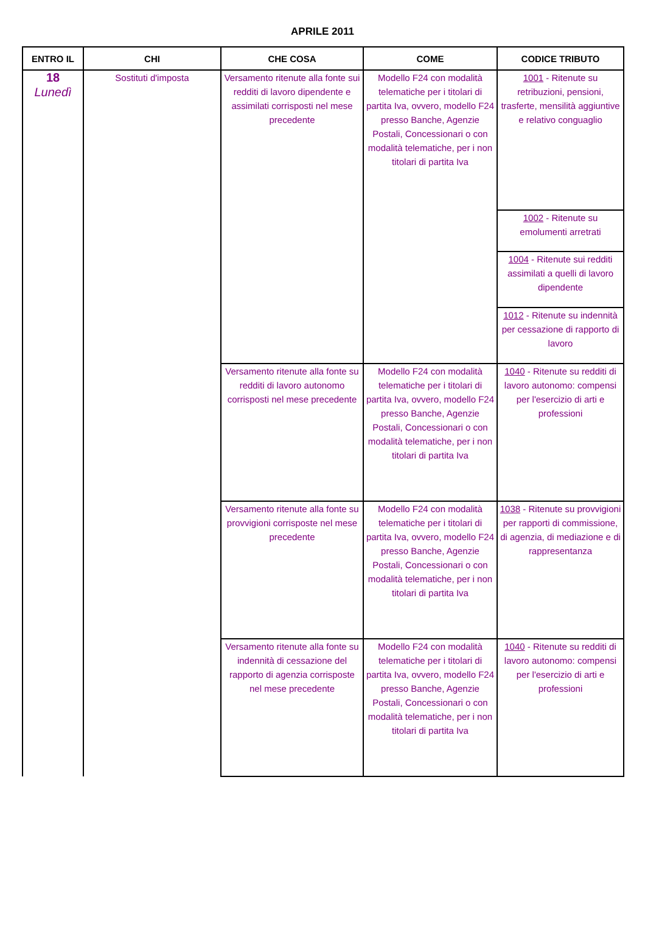APRILE 2011
| ENTRO IL | CHI | CHE COSA | COME | CODICE TRIBUTO |
| --- | --- | --- | --- | --- |
| 18 Lunedì | Sostituti d'imposta | Versamento ritenute alla fonte sui redditi di lavoro dipendente e assimilati corrisposti nel mese precedente | Modello F24 con modalità telematiche per i titolari di partita Iva, ovvero, modello F24 presso Banche, Agenzie Postali, Concessionari o con modalità telematiche, per i non titolari di partita Iva | 1001 - Ritenute su retribuzioni, pensioni, trasferte, mensilità aggiuntive e relativo conguaglio |
| | | | | 1002 - Ritenute su emolumenti arretrati |
| | | | | 1004 - Ritenute sui redditi assimilati a quelli di lavoro dipendente |
| | | | | 1012 - Ritenute su indennità per cessazione di rapporto di lavoro |
| | | Versamento ritenute alla fonte su redditi di lavoro autonomo corrisposti nel mese precedente | Modello F24 con modalità telematiche per i titolari di partita Iva, ovvero, modello F24 presso Banche, Agenzie Postali, Concessionari o con modalità telematiche, per i non titolari di partita Iva | 1040 - Ritenute su redditi di lavoro autonomo: compensi per l'esercizio di arti e professioni |
| | | Versamento ritenute alla fonte su provvigioni corrisposte nel mese precedente | Modello F24 con modalità telematiche per i titolari di partita Iva, ovvero, modello F24 presso Banche, Agenzie Postali, Concessionari o con modalità telematiche, per i non titolari di partita Iva | 1038 - Ritenute su provvigioni per rapporti di commissione, di agenzia, di mediazione e di rappresentanza |
| | | Versamento ritenute alla fonte su indennità di cessazione del rapporto di agenzia corrisposte nel mese precedente | Modello F24 con modalità telematiche per i titolari di partita Iva, ovvero, modello F24 presso Banche, Agenzie Postali, Concessionari o con modalità telematiche, per i non titolari di partita Iva | 1040 - Ritenute su redditi di lavoro autonomo: compensi per l'esercizio di arti e professioni |